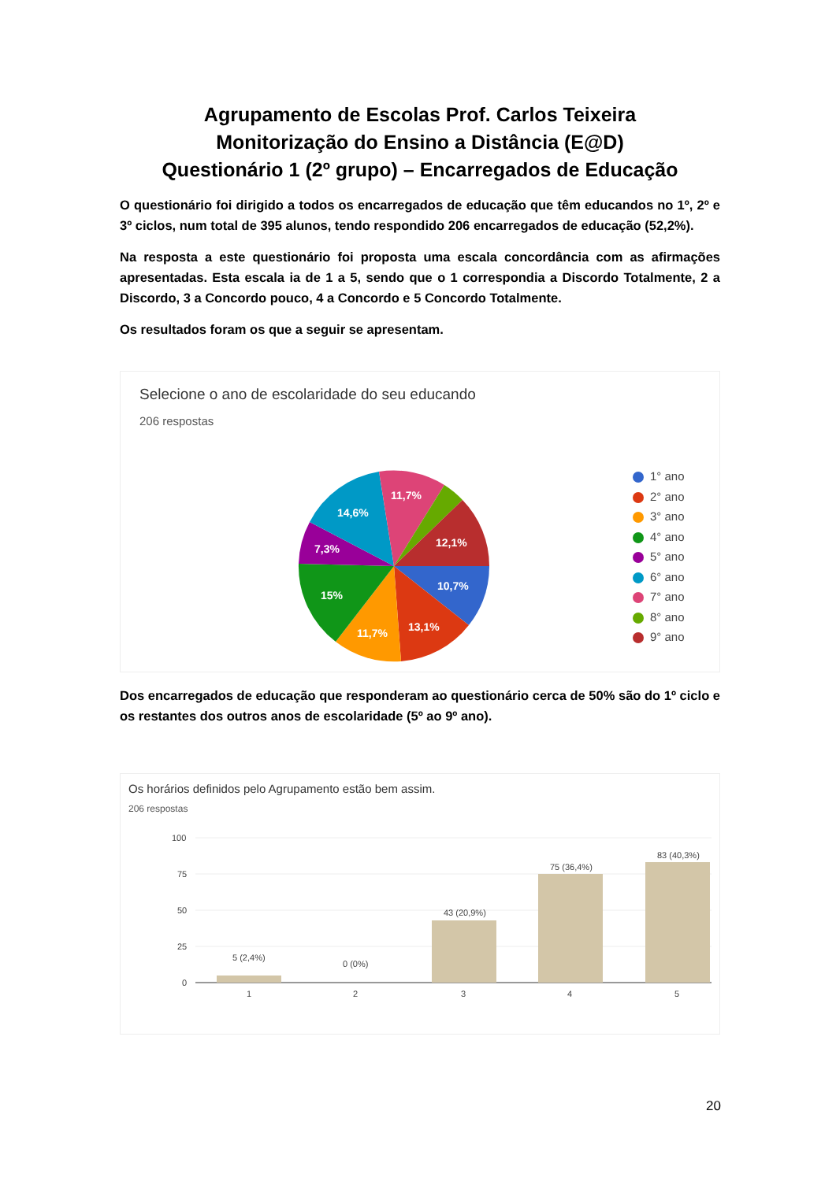Agrupamento de Escolas Prof. Carlos Teixeira
Monitorização do Ensino a Distância (E@D)
Questionário 1 (2º grupo) – Encarregados de Educação
O questionário foi dirigido a todos os encarregados de educação que têm educandos no 1º, 2º e 3º ciclos, num total de 395 alunos, tendo respondido 206 encarregados de educação (52,2%).
Na resposta a este questionário foi proposta uma escala concordância com as afirmações apresentadas. Esta escala ia de 1 a 5, sendo que o 1 correspondia a Discordo Totalmente, 2 a Discordo, 3 a Concordo pouco, 4 a Concordo e 5 Concordo Totalmente.
Os resultados foram os que a seguir se apresentam.
Selecione o ano de escolaridade do seu educando
206 respostas
10,7%
13,1%
11,7%
15%
7,3%
14,6%
11,7%
12,1%
1° ano
2° ano
3° ano
4° ano
5° ano
6° ano
7° ano
8° ano
9° ano
Dos encarregados de educação que responderam ao questionário cerca de 50% são do 1º ciclo e os restantes dos outros anos de escolaridade (5º ao 9º ano).
Os horários definidos pelo Agrupamento estão bem assim.
206 respostas
100
75
50
25
0
5 (2,4%)
0 (0%)
43 (20,9%)
75 (36,4%)
83 (40,3%)
1
2
3
4
5
20